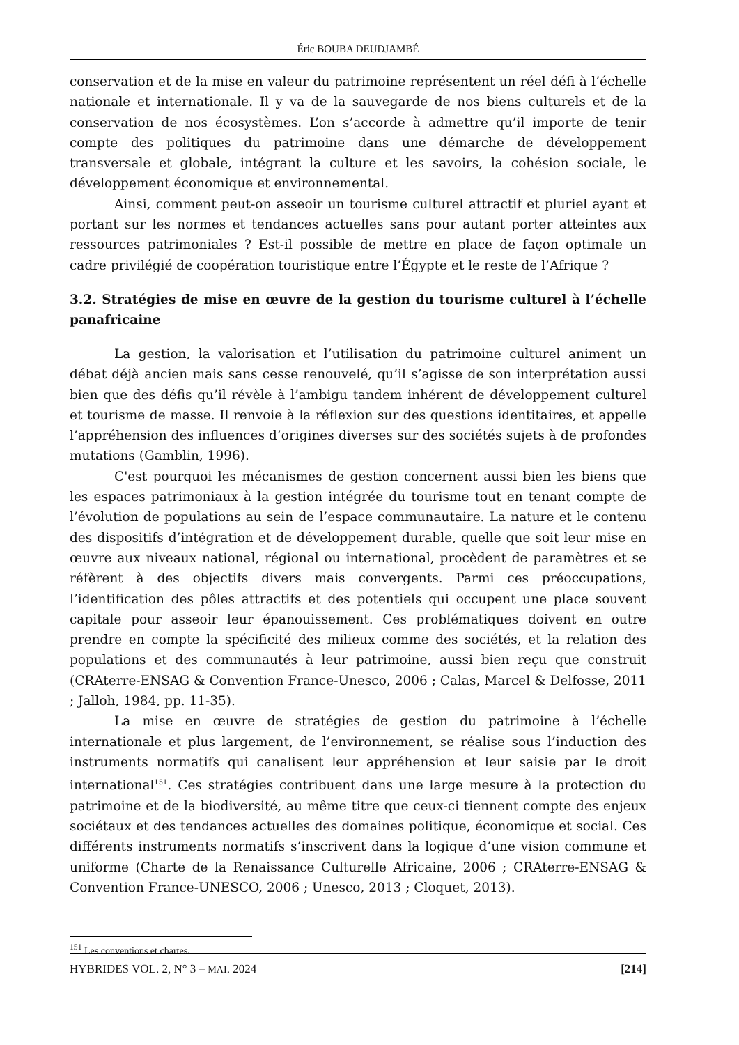Éric BOUBA DEUDJAMBÉ
conservation et de la mise en valeur du patrimoine représentent un réel défi à l’échelle nationale et internationale. Il y va de la sauvegarde de nos biens culturels et de la conservation de nos écosystèmes. L’on s’accorde à admettre qu’il importe de tenir compte des politiques du patrimoine dans une démarche de développement transversale et globale, intégrant la culture et les savoirs, la cohésion sociale, le développement économique et environnemental.
Ainsi, comment peut-on asseoir un tourisme culturel attractif et pluriel ayant et portant sur les normes et tendances actuelles sans pour autant porter atteintes aux ressources patrimoniales ? Est-il possible de mettre en place de façon optimale un cadre privilégié de coopération touristique entre l’Égypte et le reste de l’Afrique ?
3.2. Stratégies de mise en œuvre de la gestion du tourisme culturel à l’échelle panafricaine
La gestion, la valorisation et l’utilisation du patrimoine culturel animent un débat déjà ancien mais sans cesse renouvelé, qu’il s’agisse de son interprétation aussi bien que des défis qu’il révèle à l’ambigu tandem inhérent de développement culturel et tourisme de masse. Il renvoie à la réflexion sur des questions identitaires, et appelle l’appréhension des influences d’origines diverses sur des sociétés sujets à de profondes mutations (Gamblin, 1996).
C'est pourquoi les mécanismes de gestion concernent aussi bien les biens que les espaces patrimoniaux à la gestion intégrée du tourisme tout en tenant compte de l’évolution de populations au sein de l’espace communautaire. La nature et le contenu des dispositifs d’intégration et de développement durable, quelle que soit leur mise en œuvre aux niveaux national, régional ou international, procèdent de paramètres et se réfèrent à des objectifs divers mais convergents. Parmi ces préoccupations, l’identification des pôles attractifs et des potentiels qui occupent une place souvent capitale pour asseoir leur épanouissement. Ces problématiques doivent en outre prendre en compte la spécificité des milieux comme des sociétés, et la relation des populations et des communautés à leur patrimoine, aussi bien reçu que construit (CRAterre-ENSAG & Convention France-Unesco, 2006 ; Calas, Marcel & Delfosse, 2011 ; Jalloh, 1984, pp. 11-35).
La mise en œuvre de stratégies de gestion du patrimoine à l’échelle internationale et plus largement, de l’environnement, se réalise sous l’induction des instruments normatifs qui canalisent leur appréhension et leur saisie par le droit international<sup>151</sup>. Ces stratégies contribuent dans une large mesure à la protection du patrimoine et de la biodiversité, au même titre que ceux-ci tiennent compte des enjeux sociétaux et des tendances actuelles des domaines politique, économique et social. Ces différents instruments normatifs s’inscrivent dans la logique d’une vision commune et uniforme (Charte de la Renaissance Culturelle Africaine, 2006 ; CRAterre-ENSAG & Convention France-UNESCO, 2006 ; Unesco, 2013 ; Cloquet, 2013).
<sup>151</sup> Les conventions et chartes.
HYBRIDES VOL. 2, N° 3 – MAI. 2024 [214]